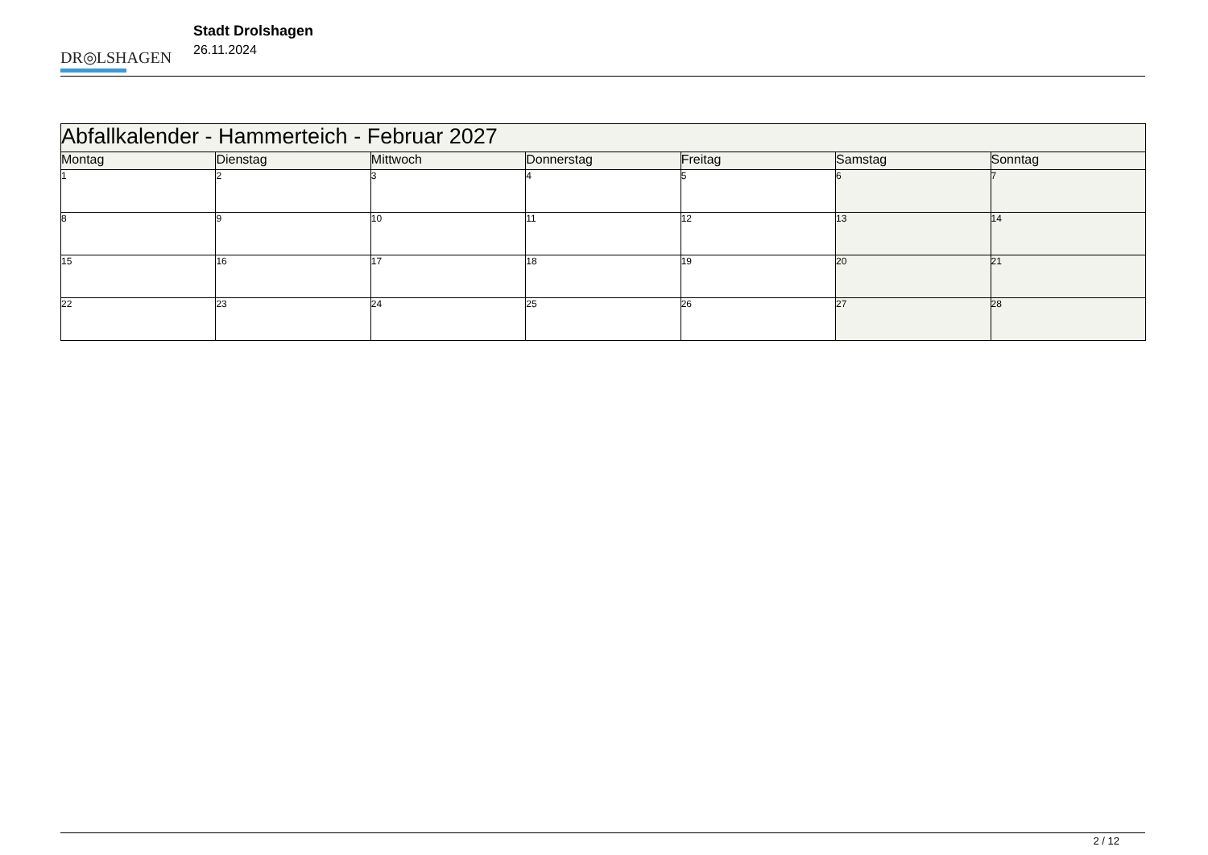DR◎LSHAGEN
Stadt Drolshagen
26.11.2024
| Abfallkalender - Hammerteich - Februar 2027 | | | | | | |
| --- | --- | --- | --- | --- | --- | --- |
| Montag | Dienstag | Mittwoch | Donnerstag | Freitag | Samstag | Sonntag |
| 1 | 2 | 3 | 4 | 5 | 6 | 7 |
| 8 | 9 | 10 | 11 | 12 | 13 | 14 |
| 15 | 16 | 17 | 18 | 19 | 20 | 21 |
| 22 | 23 | 24 | 25 | 26 | 27 | 28 |
2 / 12